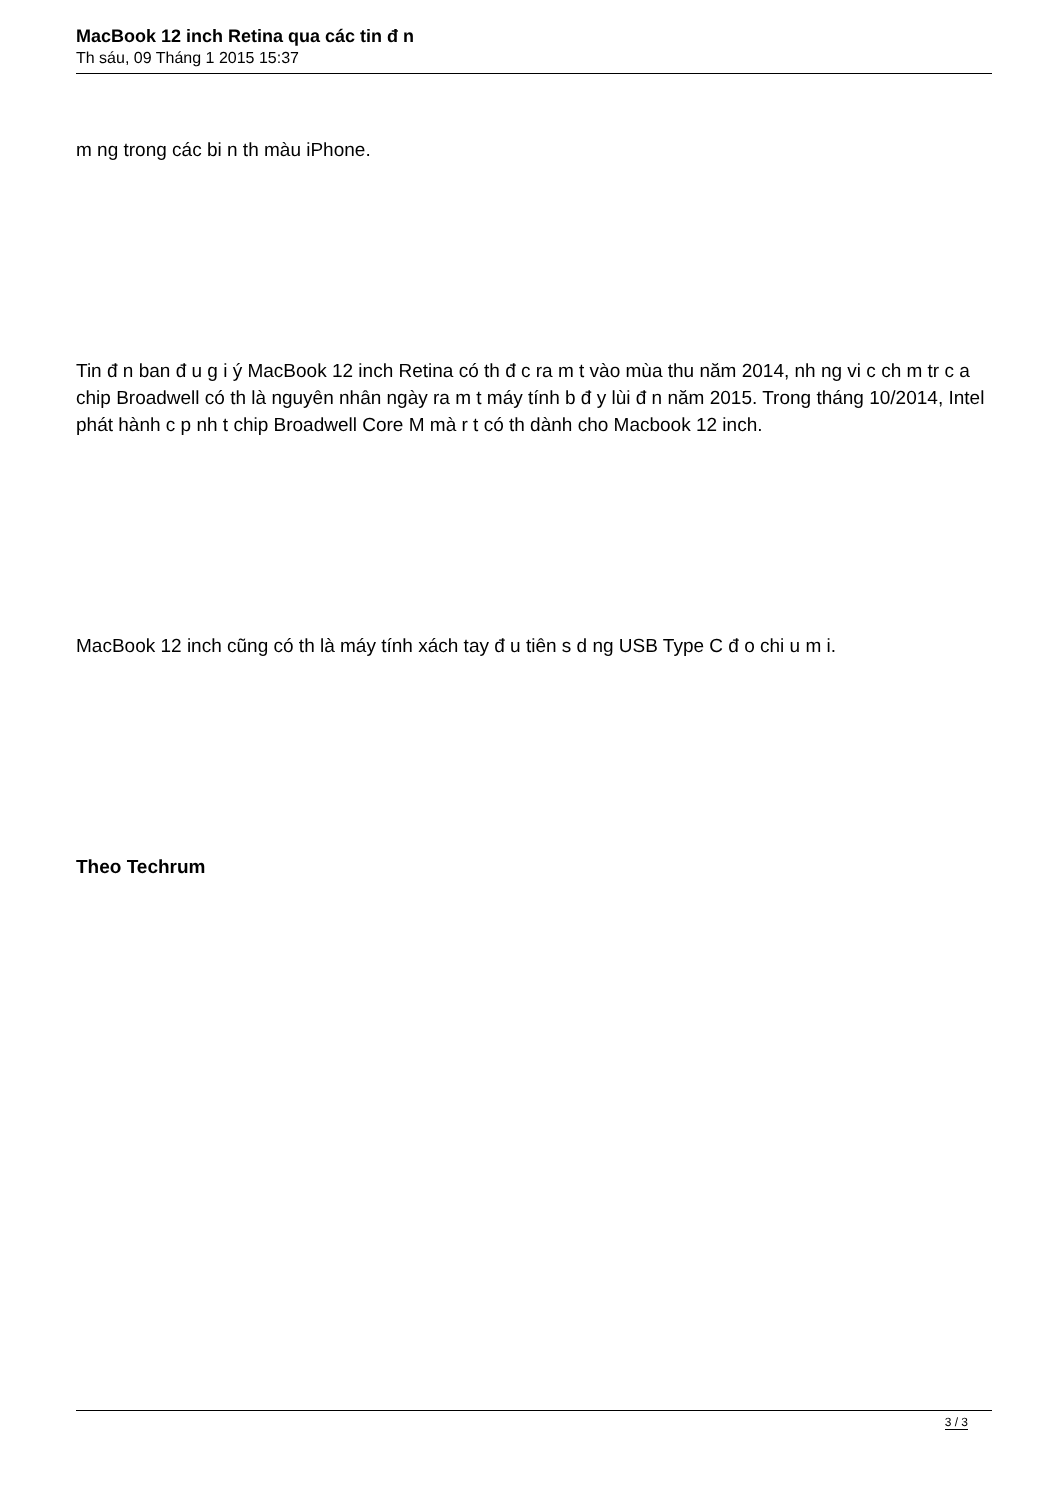MacBook 12 inch Retina qua các tin đ n
Th sáu, 09 Tháng 1 2015 15:37
m ng trong các bi n th màu iPhone.
Tin đ n ban đ u g i ý MacBook 12 inch Retina có th đ c ra m t vào mùa thu năm 2014, nh ng vi c ch m tr c a chip Broadwell có th là nguyên nhân ngày ra m t máy tính b đ y lùi đ n năm 2015. Trong tháng 10/2014, Intel phát hành c p nh t chip Broadwell Core M mà r t có th dành cho Macbook 12 inch.
MacBook 12 inch cũng có th là máy tính xách tay đ u tiên s d ng USB Type C đ o chi u m i.
Theo Techrum
3 / 3